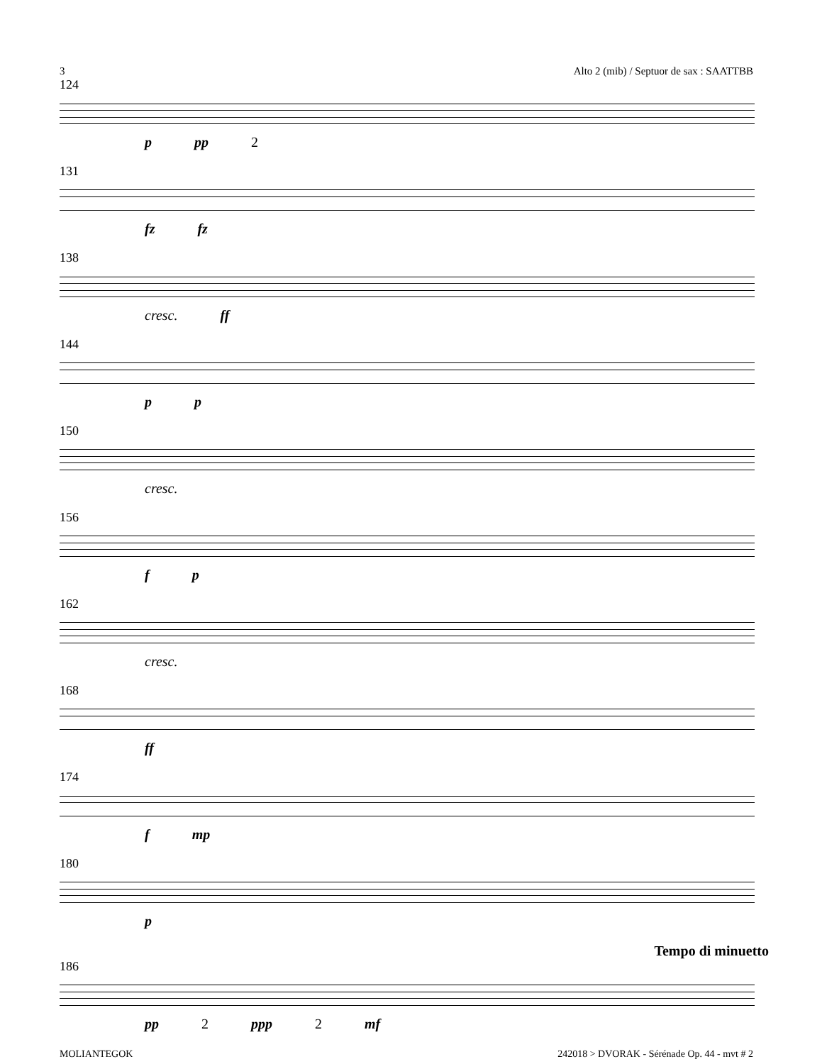3 Alto 2 (mib) / Septuor de sax : SAATTBB
124
p pp 2
131
fz fz
138
cresc. ff
144
p p
150
cresc.
156
f p
162
cresc.
168
ff
174
f mp
180
p
Tempo di minuetto
186
pp 2 ppp 2 mf
MOLIANTEGOK 242018 > DVORAK - Sérénade Op. 44 - mvt # 2